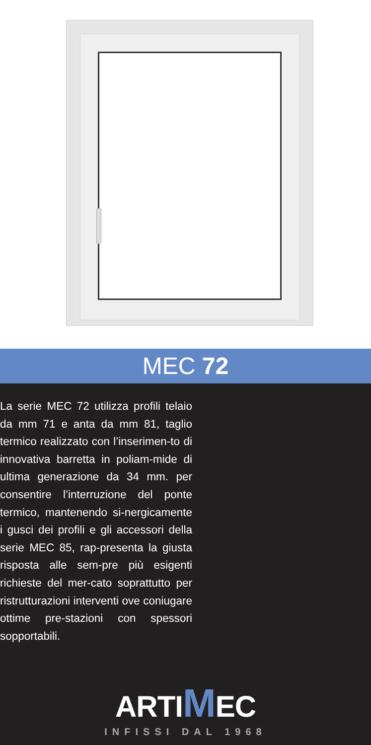MEC 72
La serie MEC 72 utilizza profili telaio da mm 71 e anta da mm 81, taglio termico realizzato con l’inserimen-to di innovativa barretta in poliam-mide di ultima generazione da 34 mm. per consentire l’interruzione del ponte termico, mantenendo si-nergicamente i gusci dei profili e gli accessori della serie MEC 85, rap-presenta la giusta risposta alle sem-pre più esigenti richieste del mer-cato soprattutto per ristrutturazioni interventi ove coniugare ottime pre-stazioni con spessori sopportabili.
ARTIMEC
INFISSI DAL 1968